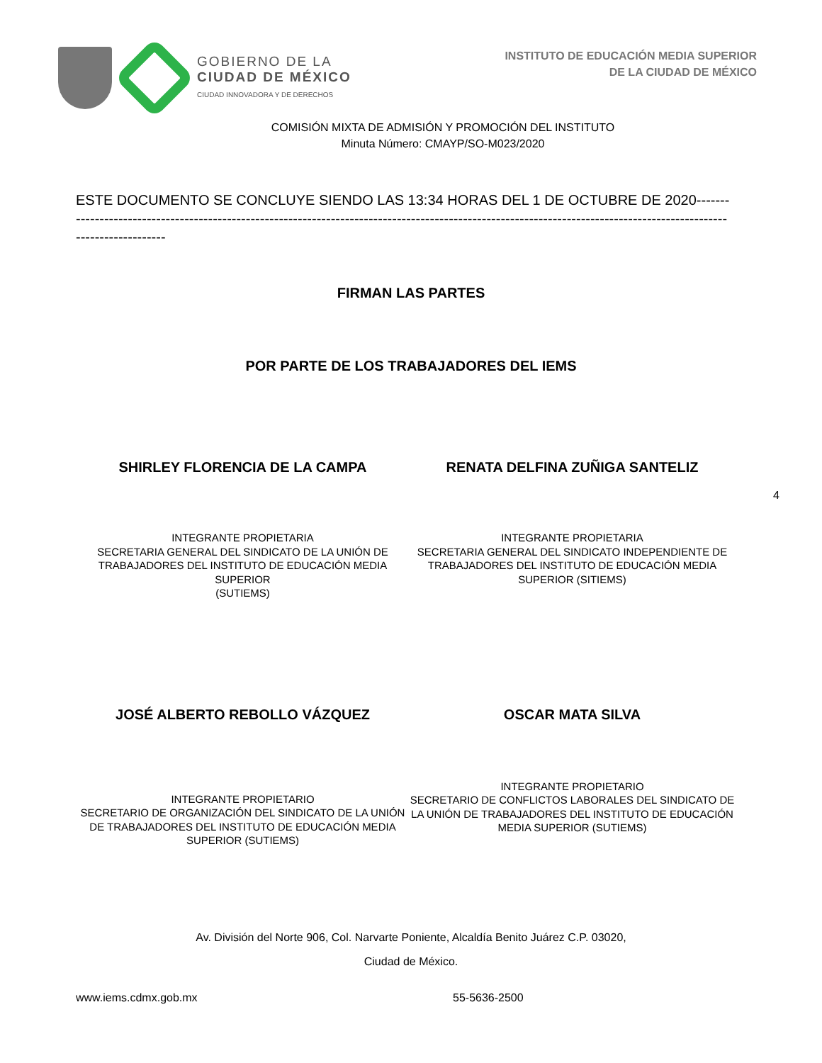GOBIERNO DE LA
CIUDAD DE MÉXICO
CIUDAD INNOVADORA Y DE DERECHOS
INSTITUTO DE EDUCACIÓN MEDIA SUPERIOR
DE LA CIUDAD DE MÉXICO
COMISIÓN MIXTA DE ADMISIÓN Y PROMOCIÓN DEL INSTITUTO
Minuta Número: CMAYP/SO-M023/2020
ESTE DOCUMENTO SE CONCLUYE SIENDO LAS 13:34 HORAS DEL 1 DE OCTUBRE DE 2020--------------------------------------------------------------------------------------------------------------------------------------------------------------------
FIRMAN LAS PARTES
POR PARTE DE LOS TRABAJADORES DEL IEMS
SHIRLEY FLORENCIA DE LA CAMPA RENATA DELFINA ZUÑIGA SANTELIZ
INTEGRANTE PROPIETARIA
SECRETARIA GENERAL DEL SINDICATO DE LA UNIÓN DE TRABAJADORES DEL INSTITUTO DE EDUCACIÓN MEDIA SUPERIOR
(SUTIEMS)
INTEGRANTE PROPIETARIA
SECRETARIA GENERAL DEL SINDICATO INDEPENDIENTE DE TRABAJADORES DEL INSTITUTO DE EDUCACIÓN MEDIA SUPERIOR (SITIEMS)
4
JOSÉ ALBERTO REBOLLO VÁZQUEZ OSCAR MATA SILVA
INTEGRANTE PROPIETARIO
SECRETARIO DE ORGANIZACIÓN DEL SINDICATO DE LA UNIÓN DE TRABAJADORES DEL INSTITUTO DE EDUCACIÓN MEDIA SUPERIOR (SUTIEMS)
INTEGRANTE PROPIETARIO
SECRETARIO DE CONFLICTOS LABORALES DEL SINDICATO DE LA UNIÓN DE TRABAJADORES DEL INSTITUTO DE EDUCACIÓN MEDIA SUPERIOR (SUTIEMS)
Av. División del Norte 906, Col. Narvarte Poniente, Alcaldía Benito Juárez C.P. 03020,
Ciudad de México.
www.iems.cdmx.gob.mx 55-5636-2500